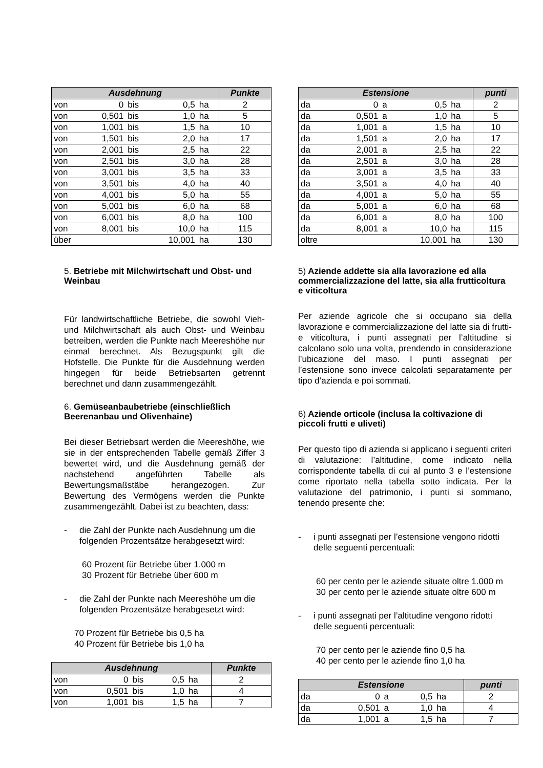| Ausdehnung | | | | | Punkte |
| --- | --- | --- | --- | --- | --- |
| von | 0 | bis | 0,5 | ha | 2 |
| von | 0,501 | bis | 1,0 | ha | 5 |
| von | 1,001 | bis | 1,5 | ha | 10 |
| von | 1,501 | bis | 2,0 | ha | 17 |
| von | 2,001 | bis | 2,5 | ha | 22 |
| von | 2,501 | bis | 3,0 | ha | 28 |
| von | 3,001 | bis | 3,5 | ha | 33 |
| von | 3,501 | bis | 4,0 | ha | 40 |
| von | 4,001 | bis | 5,0 | ha | 55 |
| von | 5,001 | bis | 6,0 | ha | 68 |
| von | 6,001 | bis | 8,0 | ha | 100 |
| von | 8,001 | bis | 10,0 | ha | 115 |
| über | | | 10,001 | ha | 130 |
5. Betriebe mit Milchwirtschaft und Obst- und Weinbau
Für landwirtschaftliche Betriebe, die sowohl Vieh- und Milchwirtschaft als auch Obst- und Weinbau betreiben, werden die Punkte nach Meereshöhe nur einmal berechnet. Als Bezugspunkt gilt die Hofstelle. Die Punkte für die Ausdehnung werden hingegen für beide Betriebsarten getrennt berechnet und dann zusammengezählt.
6. Gemüseanbaubetriebe (einschließlich Beerenanbau und Olivenhaine)
Bei dieser Betriebsart werden die Meereshöhe, wie sie in der entsprechenden Tabelle gemäß Ziffer 3 bewertet wird, und die Ausdehnung gemäß der nachstehend angeführten Tabelle als Bewertungsmaßstäbe herangezogen. Zur Bewertung des Vermögens werden die Punkte zusammengezählt. Dabei ist zu beachten, dass:
- die Zahl der Punkte nach Ausdehnung um die folgenden Prozentsätze herabgesetzt wird:
60 Prozent für Betriebe über 1.000 m
30 Prozent für Betriebe über 600 m
- die Zahl der Punkte nach Meereshöhe um die folgenden Prozentsätze herabgesetzt wird:
70 Prozent für Betriebe bis 0,5 ha
40 Prozent für Betriebe bis 1,0 ha
| Ausdehnung | | | | | Punkte |
| --- | --- | --- | --- | --- | --- |
| von | 0 | bis | 0,5 | ha | 2 |
| von | 0,501 | bis | 1,0 | ha | 4 |
| von | 1,001 | bis | 1,5 | ha | 7 |
| Estensione | | | | | punti |
| --- | --- | --- | --- | --- | --- |
| da | 0 | a | 0,5 | ha | 2 |
| da | 0,501 | a | 1,0 | ha | 5 |
| da | 1,001 | a | 1,5 | ha | 10 |
| da | 1,501 | a | 2,0 | ha | 17 |
| da | 2,001 | a | 2,5 | ha | 22 |
| da | 2,501 | a | 3,0 | ha | 28 |
| da | 3,001 | a | 3,5 | ha | 33 |
| da | 3,501 | a | 4,0 | ha | 40 |
| da | 4,001 | a | 5,0 | ha | 55 |
| da | 5,001 | a | 6,0 | ha | 68 |
| da | 6,001 | a | 8,0 | ha | 100 |
| da | 8,001 | a | 10,0 | ha | 115 |
| oltre | | | 10,001 | ha | 130 |
5) Aziende addette sia alla lavorazione ed alla commercializzazione del latte, sia alla frutticoltura e viticoltura
Per aziende agricole che si occupano sia della lavorazione e commercializzazione del latte sia di frutti- e viticoltura, i punti assegnati per l’altitudine si calcolano solo una volta, prendendo in considerazione l’ubicazione del maso. I punti assegnati per l’estensione sono invece calcolati separatamente per tipo d’azienda e poi sommati.
6) Aziende orticole (inclusa la coltivazione di piccoli frutti e uliveti)
Per questo tipo di azienda si applicano i seguenti criteri di valutazione: l’altitudine, come indicato nella corrispondente tabella di cui al punto 3 e l’estensione come riportato nella tabella sotto indicata. Per la valutazione del patrimonio, i punti si sommano, tenendo presente che:
- i punti assegnati per l’estensione vengono ridotti delle seguenti percentuali:
60 per cento per le aziende situate oltre 1.000 m
30 per cento per le aziende situate oltre 600 m
- i punti assegnati per l’altitudine vengono ridotti delle seguenti percentuali:
70 per cento per le aziende fino 0,5 ha
40 per cento per le aziende fino 1,0 ha
| Estensione | | | | | punti |
| --- | --- | --- | --- | --- | --- |
| da | 0 | a | 0,5 | ha | 2 |
| da | 0,501 | a | 1,0 | ha | 4 |
| da | 1,001 | a | 1,5 | ha | 7 |